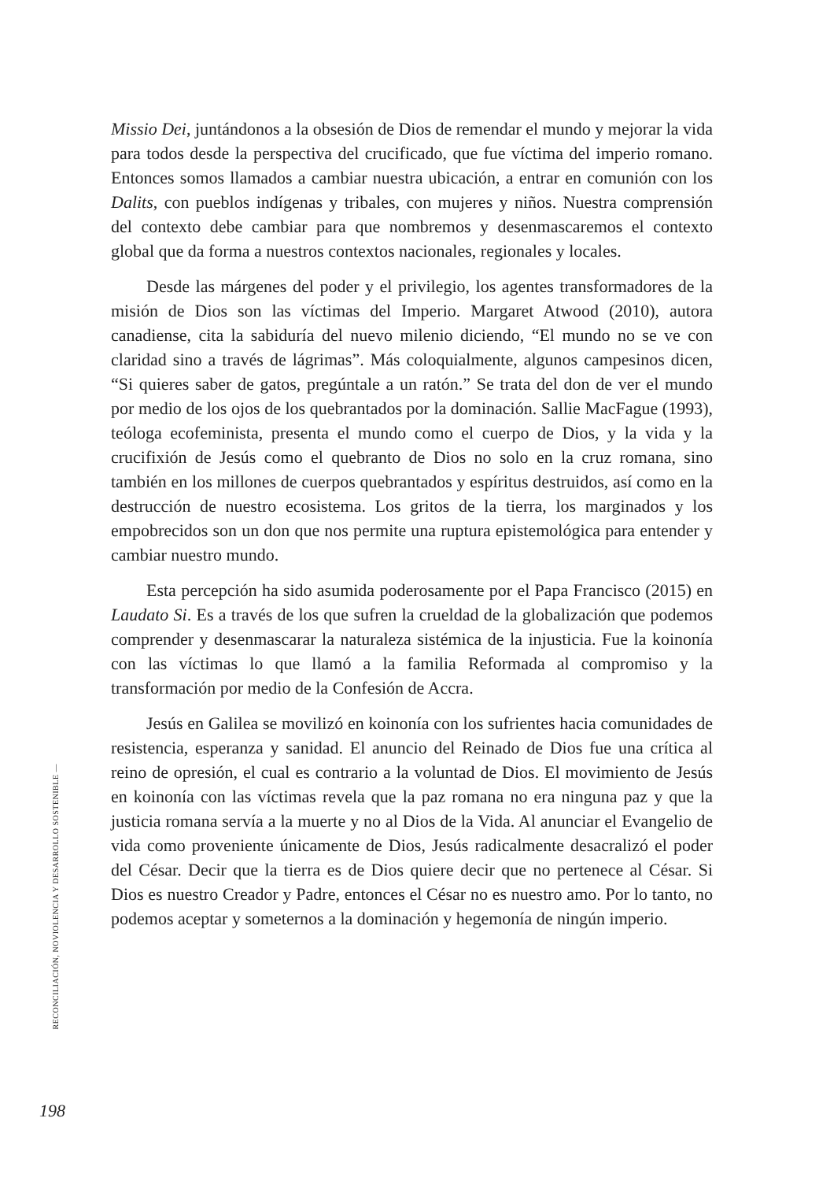Missio Dei, juntándonos a la obsesión de Dios de remendar el mundo y mejorar la vida para todos desde la perspectiva del crucificado, que fue víctima del imperio romano. Entonces somos llamados a cambiar nuestra ubicación, a entrar en comunión con los Dalits, con pueblos indígenas y tribales, con mujeres y niños. Nuestra comprensión del contexto debe cambiar para que nombremos y desenmascaremos el contexto global que da forma a nuestros contextos nacionales, regionales y locales.
Desde las márgenes del poder y el privilegio, los agentes transformadores de la misión de Dios son las víctimas del Imperio. Margaret Atwood (2010), autora canadiense, cita la sabiduría del nuevo milenio diciendo, “El mundo no se ve con claridad sino a través de lágrimas”. Más coloquialmente, algunos campesinos dicen, “Si quieres saber de gatos, pregúntale a un ratón.” Se trata del don de ver el mundo por medio de los ojos de los quebrantados por la dominación. Sallie MacFague (1993), teóloga ecofeminista, presenta el mundo como el cuerpo de Dios, y la vida y la crucifixión de Jesús como el quebranto de Dios no solo en la cruz romana, sino también en los millones de cuerpos quebrantados y espíritus destruidos, así como en la destrucción de nuestro ecosistema. Los gritos de la tierra, los marginados y los empobrecidos son un don que nos permite una ruptura epistemológica para entender y cambiar nuestro mundo.
Esta percepción ha sido asumida poderosamente por el Papa Francisco (2015) en Laudato Si. Es a través de los que sufren la crueldad de la globalización que podemos comprender y desenmascarar la naturaleza sistémica de la injusticia. Fue la koinonía con las víctimas lo que llamó a la familia Reformada al compromiso y la transformación por medio de la Confesión de Accra.
Jesús en Galilea se movilizó en koinonía con los sufrientes hacia comunidades de resistencia, esperanza y sanidad. El anuncio del Reinado de Dios fue una crítica al reino de opresión, el cual es contrario a la voluntad de Dios. El movimiento de Jesús en koinonía con las víctimas revela que la paz romana no era ninguna paz y que la justicia romana servía a la muerte y no al Dios de la Vida. Al anunciar el Evangelio de vida como proveniente únicamente de Dios, Jesús radicalmente desacralizó el poder del César. Decir que la tierra es de Dios quiere decir que no pertenece al César. Si Dios es nuestro Creador y Padre, entonces el César no es nuestro amo. Por lo tanto, no podemos aceptar y someternos a la dominación y hegemonía de ningún imperio.
RECONCILIACIÓN, NOVIOLENCIA Y DESARROLLO SOSTENIBLE —
198